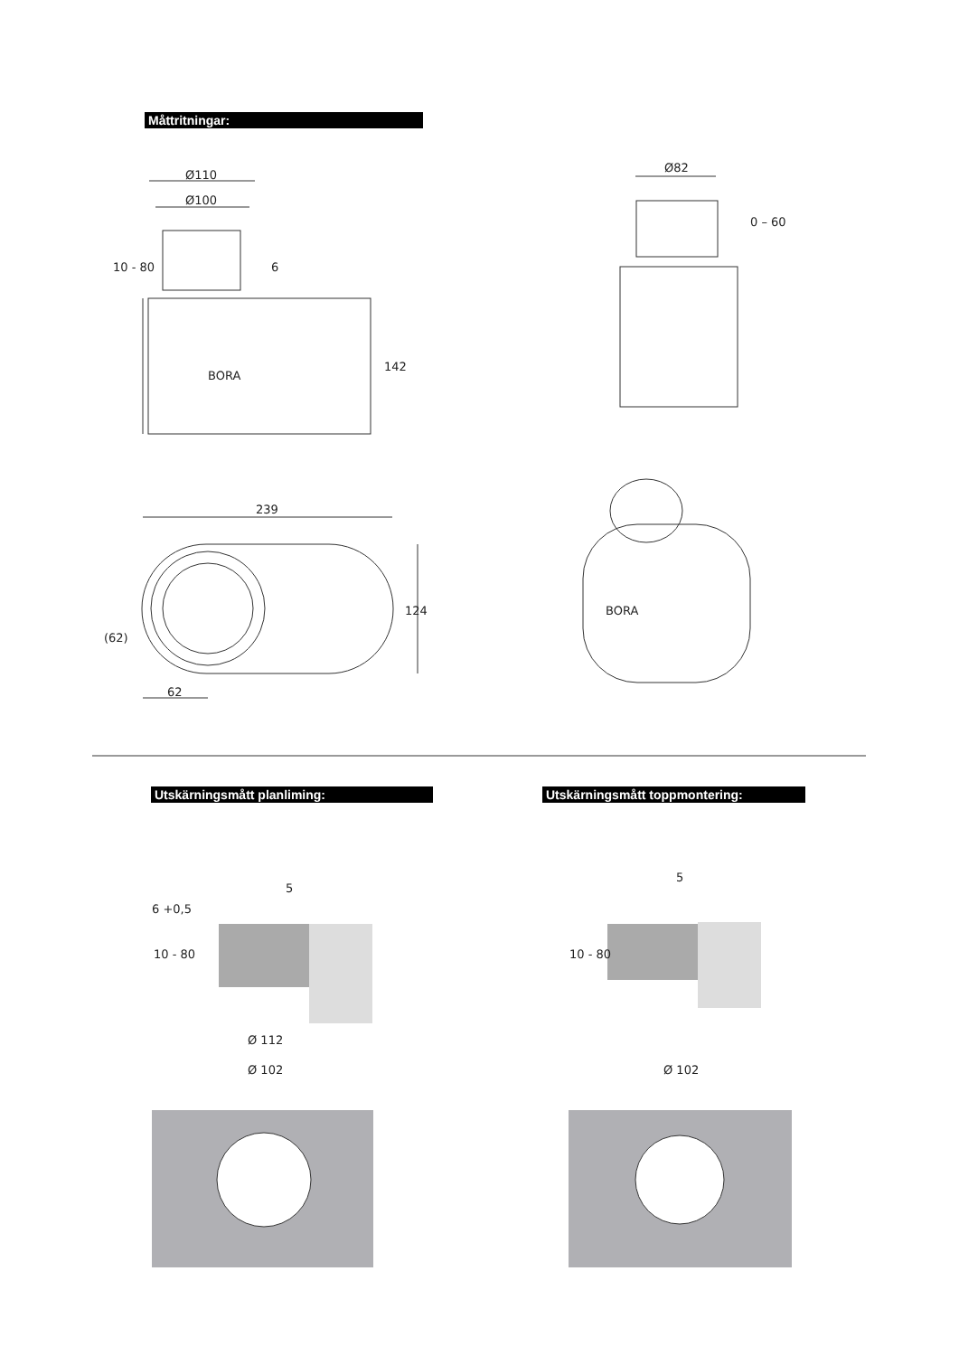Måttritningar:
Utskärningsmått planliming: Utskärningsmått toppmontering:
Ø110
Ø100
10 - 80
6
142
BORA
Ø82
0 – 60
239
124
(62)
62
BORA
6 +0,5
5
10 - 80
5
10 - 80
Ø 112
Ø 102
Ø 102